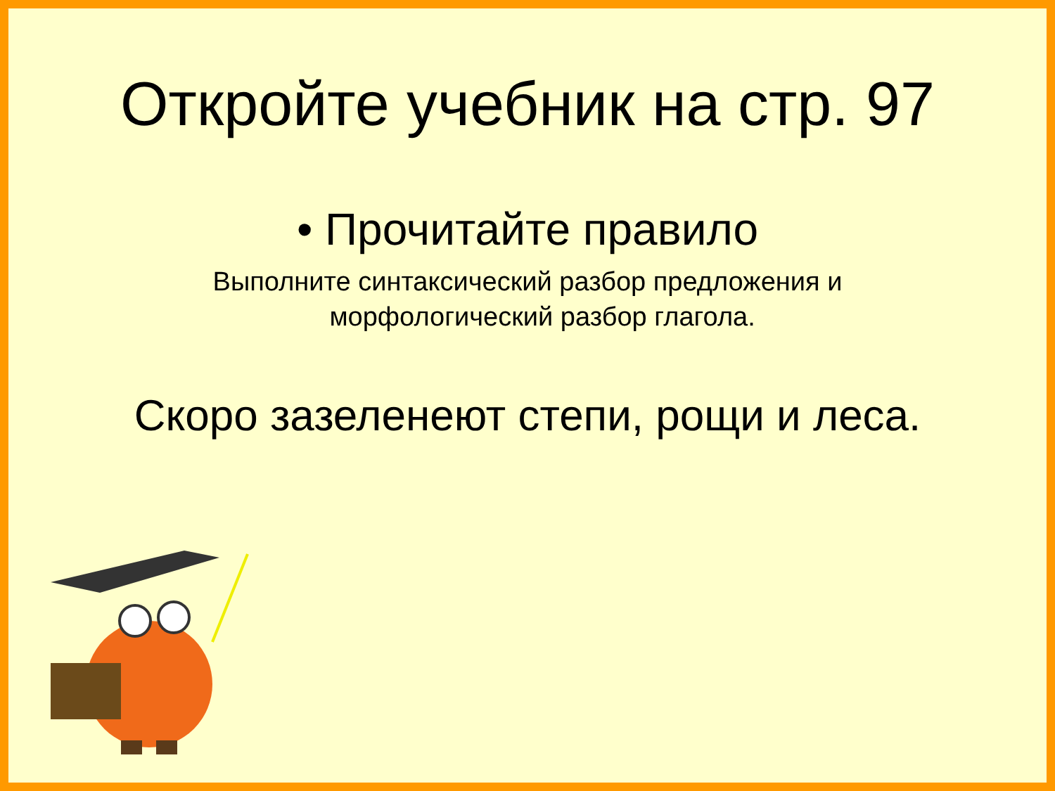Откройте учебник на стр. 97
• Прочитайте правило
Выполните синтаксический разбор предложения и
морфологический разбор глагола.
Скоро зазеленеют степи, рощи и леса.